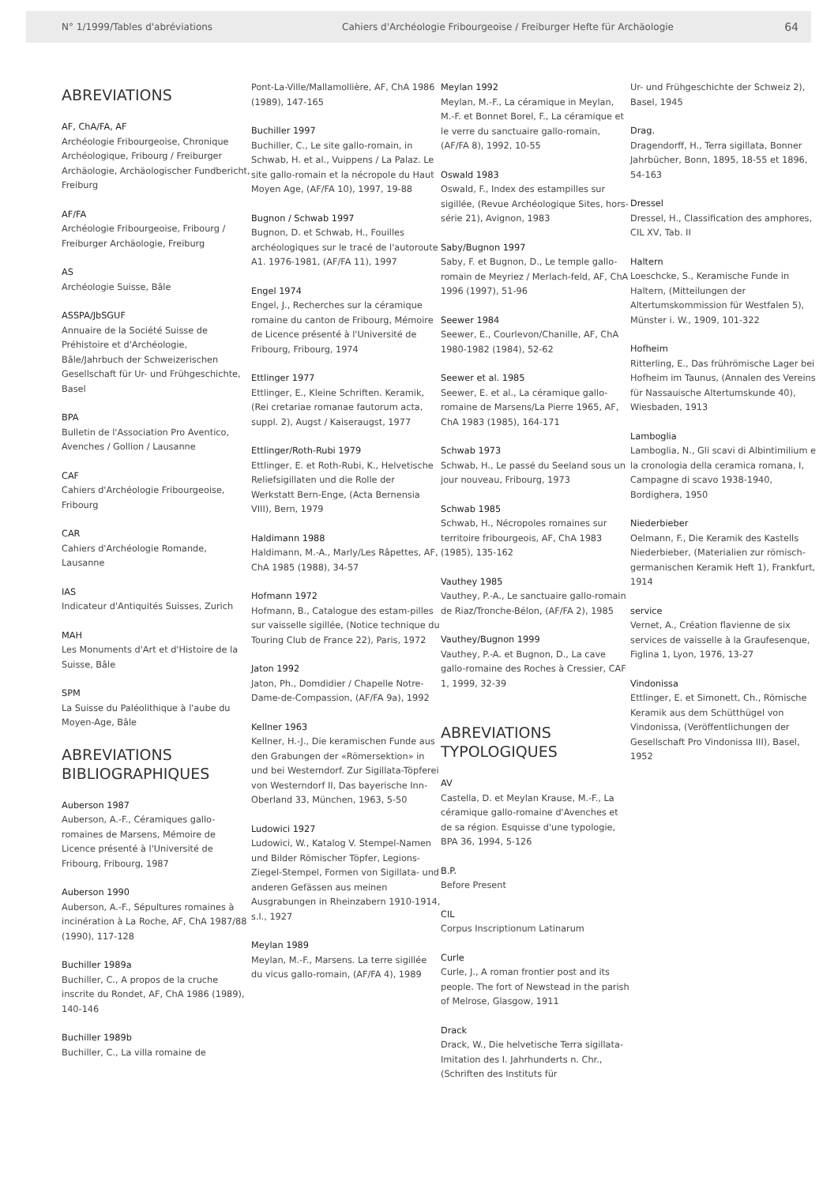N° 1/1999/Tables d'abréviations Cahiers d'Archéologie Fribourgeoise / Freiburger Hefte für Archäologie 64
ABREVIATIONS
AF, ChA/FA, AF
Archéologie Fribourgeoise, Chronique Archéologique, Fribourg / Freiburger Archäologie, Archäologischer Fundbericht, Freiburg
AF/FA
Archéologie Fribourgeoise, Fribourg / Freiburger Archäologie, Freiburg
AS
Archéologie Suisse, Bâle
ASSPA/JbSGUF
Annuaire de la Société Suisse de Préhistoire et d'Archéologie, Bâle/Jahrbuch der Schweizerischen Gesellschaft für Ur- und Frühgeschichte, Basel
BPA
Bulletin de l'Association Pro Aventico, Avenches / Gollion / Lausanne
CAF
Cahiers d'Archéologie Fribourgeoise, Fribourg
CAR
Cahiers d'Archéologie Romande, Lausanne
IAS
Indicateur d'Antiquités Suisses, Zurich
MAH
Les Monuments d'Art et d'Histoire de la Suisse, Bâle
SPM
La Suisse du Paléolithique à l'aube du Moyen-Age, Bâle
ABREVIATIONS BIBLIOGRAPHIQUES
Auberson 1987
Auberson, A.-F., Céramiques gallo-romaines de Marsens, Mémoire de Licence présenté à l'Université de Fribourg, Fribourg, 1987
Auberson 1990
Auberson, A.-F., Sépultures romaines à incinération à La Roche, AF, ChA 1987/88 (1990), 117-128
Buchiller 1989a
Buchiller, C., A propos de la cruche inscrite du Rondet, AF, ChA 1986 (1989), 140-146
Buchiller 1989b
Buchiller, C., La villa romaine de
Pont-La-Ville/Mallamollière, AF, ChA 1986 (1989), 147-165
Buchiller 1997
Buchiller, C., Le site gallo-romain, in Schwab, H. et al., Vuippens / La Palaz. Le site gallo-romain et la nécropole du Haut Moyen Age, (AF/FA 10), 1997, 19-88
Bugnon / Schwab 1997
Bugnon, D. et Schwab, H., Fouilles archéologiques sur le tracé de l'autoroute A1. 1976-1981, (AF/FA 11), 1997
Engel 1974
Engel, J., Recherches sur la céramique romaine du canton de Fribourg, Mémoire de Licence présenté à l'Université de Fribourg, Fribourg, 1974
Ettlinger 1977
Ettlinger, E., Kleine Schriften. Keramik, (Rei cretariae romanae fautorum acta, suppl. 2), Augst / Kaiseraugst, 1977
Ettlinger/Roth-Rubi 1979
Ettlinger, E. et Roth-Rubi, K., Helvetische Reliefsigillaten und die Rolle der Werkstatt Bern-Enge, (Acta Bernensia VIII), Bern, 1979
Haldimann 1988
Haldimann, M.-A., Marly/Les Râpettes, AF, ChA 1985 (1988), 34-57
Hofmann 1972
Hofmann, B., Catalogue des estam-pilles sur vaisselle sigillée, (Notice technique du Touring Club de France 22), Paris, 1972
Jaton 1992
Jaton, Ph., Domdidier / Chapelle Notre-Dame-de-Compassion, (AF/FA 9a), 1992
Kellner 1963
Kellner, H.-J., Die keramischen Funde aus den Grabungen der «Römersektion» in und bei Westerndorf. Zur Sigillata-Töpferei von Westerndorf II, Das bayerische Inn-Oberland 33, München, 1963, 5-50
Ludowici 1927
Ludowici, W., Katalog V. Stempel-Namen und Bilder Römischer Töpfer, Legions-Ziegel-Stempel, Formen von Sigillata- und anderen Gefässen aus meinen Ausgrabungen in Rheinzabern 1910-1914, s.l., 1927
Meylan 1989
Meylan, M.-F., Marsens. La terre sigillée du vicus gallo-romain, (AF/FA 4), 1989
Meylan 1992
Meylan, M.-F., La céramique in Meylan, M.-F. et Bonnet Borel, F., La céramique et le verre du sanctuaire gallo-romain, (AF/FA 8), 1992, 10-55
Oswald 1983
Oswald, F., Index des estampilles sur sigillée, (Revue Archéologique Sites, hors-série 21), Avignon, 1983
Saby/Bugnon 1997
Saby, F. et Bugnon, D., Le temple gallo-romain de Meyriez / Merlach-feld, AF, ChA 1996 (1997), 51-96
Seewer 1984
Seewer, E., Courlevon/Chanille, AF, ChA 1980-1982 (1984), 52-62
Seewer et al. 1985
Seewer, E. et al., La céramique gallo-romaine de Marsens/La Pierre 1965, AF, ChA 1983 (1985), 164-171
Schwab 1973
Schwab, H., Le passé du Seeland sous un jour nouveau, Fribourg, 1973
Schwab 1985
Schwab, H., Nécropoles romaines sur territoire fribourgeois, AF, ChA 1983 (1985), 135-162
Vauthey 1985
Vauthey, P.-A., Le sanctuaire gallo-romain de Riaz/Tronche-Bélon, (AF/FA 2), 1985
Vauthey/Bugnon 1999
Vauthey, P.-A. et Bugnon, D., La cave gallo-romaine des Roches à Cressier, CAF 1, 1999, 32-39
ABREVIATIONS TYPOLOGIQUES
AV
Castella, D. et Meylan Krause, M.-F., La céramique gallo-romaine d'Avenches et de sa région. Esquisse d'une typologie, BPA 36, 1994, 5-126
B.P.
Before Present
CIL
Corpus Inscriptionum Latinarum
Curle
Curle, J., A roman frontier post and its people. The fort of Newstead in the parish of Melrose, Glasgow, 1911
Drack
Drack, W., Die helvetische Terra sigillata-Imitation des I. Jahrhunderts n. Chr., (Schriften des Instituts für
Ur- und Frühgeschichte der Schweiz 2), Basel, 1945
Drag.
Dragendorff, H., Terra sigillata, Bonner Jahrbücher, Bonn, 1895, 18-55 et 1896, 54-163
Dressel
Dressel, H., Classification des amphores, CIL XV, Tab. II
Haltern
Loeschcke, S., Keramische Funde in Haltern, (Mitteilungen der Altertumskommission für Westfalen 5), Münster i. W., 1909, 101-322
Hofheim
Ritterling, E., Das frührömische Lager bei Hofheim im Taunus, (Annalen des Vereins für Nassauische Altertumskunde 40), Wiesbaden, 1913
Lamboglia
Lamboglia, N., Gli scavi di Albintimilium e la cronologia della ceramica romana, I, Campagne di scavo 1938-1940, Bordighera, 1950
Niederbieber
Oelmann, F., Die Keramik des Kastells Niederbieber, (Materialien zur römisch-germanischen Keramik Heft 1), Frankfurt, 1914
service
Vernet, A., Création flavienne de six services de vaisselle à la Graufesenque, Figlina 1, Lyon, 1976, 13-27
Vindonissa
Ettlinger, E. et Simonett, Ch., Römische Keramik aus dem Schütthügel von Vindonissa, (Veröffentlichungen der Gesellschaft Pro Vindonissa III), Basel, 1952